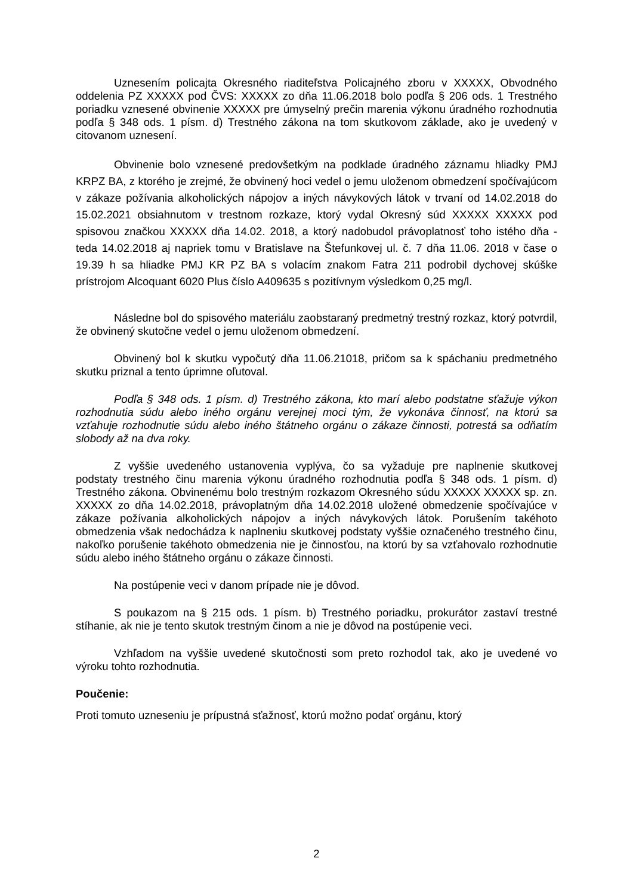Uznesením policajta Okresného riaditeľstva Policajného zboru v XXXXX, Obvodného oddelenia PZ XXXXX pod ČVS: XXXXX zo dňa 11.06.2018 bolo podľa § 206 ods. 1 Trestného poriadku vznesené obvinenie XXXXX pre úmyselný prečin marenia výkonu úradného rozhodnutia podľa § 348 ods. 1 písm. d) Trestného zákona na tom skutkovom základe, ako je uvedený v citovanom uznesení.
Obvinenie bolo vznesené predovšetkým na podklade úradného záznamu hliadky PMJ KRPZ BA, z ktorého je zrejmé, že obvinený hoci vedel o jemu uloženom obmedzení spočívajúcom v zákaze požívania alkoholických nápojov a iných návykových látok v trvaní od 14.02.2018 do 15.02.2021 obsiahnutom v trestnom rozkaze, ktorý vydal Okresný súd XXXXX XXXXX pod spisovou značkou XXXXX dňa 14.02. 2018, a ktorý nadobudol právoplatnosť toho istého dňa - teda 14.02.2018 aj napriek tomu v Bratislave na Štefunkovej ul. č. 7 dňa 11.06. 2018 v čase o 19.39 h sa hliadke PMJ KR PZ BA s volacím znakom Fatra 211 podrobil dychovej skúške prístrojom Alcoquant 6020 Plus číslo A409635 s pozitívnym výsledkom 0,25 mg/l.
Následne bol do spisového materiálu zaobstaraný predmetný trestný rozkaz, ktorý potvrdil, že obvinený skutočne vedel o jemu uloženom obmedzení.
Obvinený bol k skutku vypočutý dňa 11.06.21018, pričom sa k spáchaniu predmetného skutku priznal a tento úprimne oľutoval.
Podľa § 348 ods. 1 písm. d) Trestného zákona, kto marí alebo podstatne sťažuje výkon rozhodnutia súdu alebo iného orgánu verejnej moci tým, že vykonáva činnosť, na ktorú sa vzťahuje rozhodnutie súdu alebo iného štátneho orgánu o zákaze činnosti, potrestá sa odňatím slobody až na dva roky.
Z vyššie uvedeného ustanovenia vyplýva, čo sa vyžaduje pre naplnenie skutkovej podstaty trestného činu marenia výkonu úradného rozhodnutia podľa § 348 ods. 1 písm. d) Trestného zákona. Obvinenému bolo trestným rozkazom Okresného súdu XXXXX XXXXX sp. zn. XXXXX zo dňa 14.02.2018, právoplatným dňa 14.02.2018 uložené obmedzenie spočívajúce v zákaze požívania alkoholických nápojov a iných návykových látok. Porušením takéhoto obmedzenia však nedochádza k naplneniu skutkovej podstaty vyššie označeného trestného činu, nakoľko porušenie takéhoto obmedzenia nie je činnosťou, na ktorú by sa vzťahovalo rozhodnutie súdu alebo iného štátneho orgánu o zákaze činnosti.
Na postúpenie veci v danom prípade nie je dôvod.
S poukazom na § 215 ods. 1 písm. b) Trestného poriadku, prokurátor zastaví trestné stíhanie, ak nie je tento skutok trestným činom a nie je dôvod na postúpenie veci.
Vzhľadom na vyššie uvedené skutočnosti som preto rozhodol tak, ako je uvedené vo výroku tohto rozhodnutia.
Poučenie:
Proti tomuto uzneseniu je prípustná sťažnosť, ktorú možno podať orgánu, ktorý
2